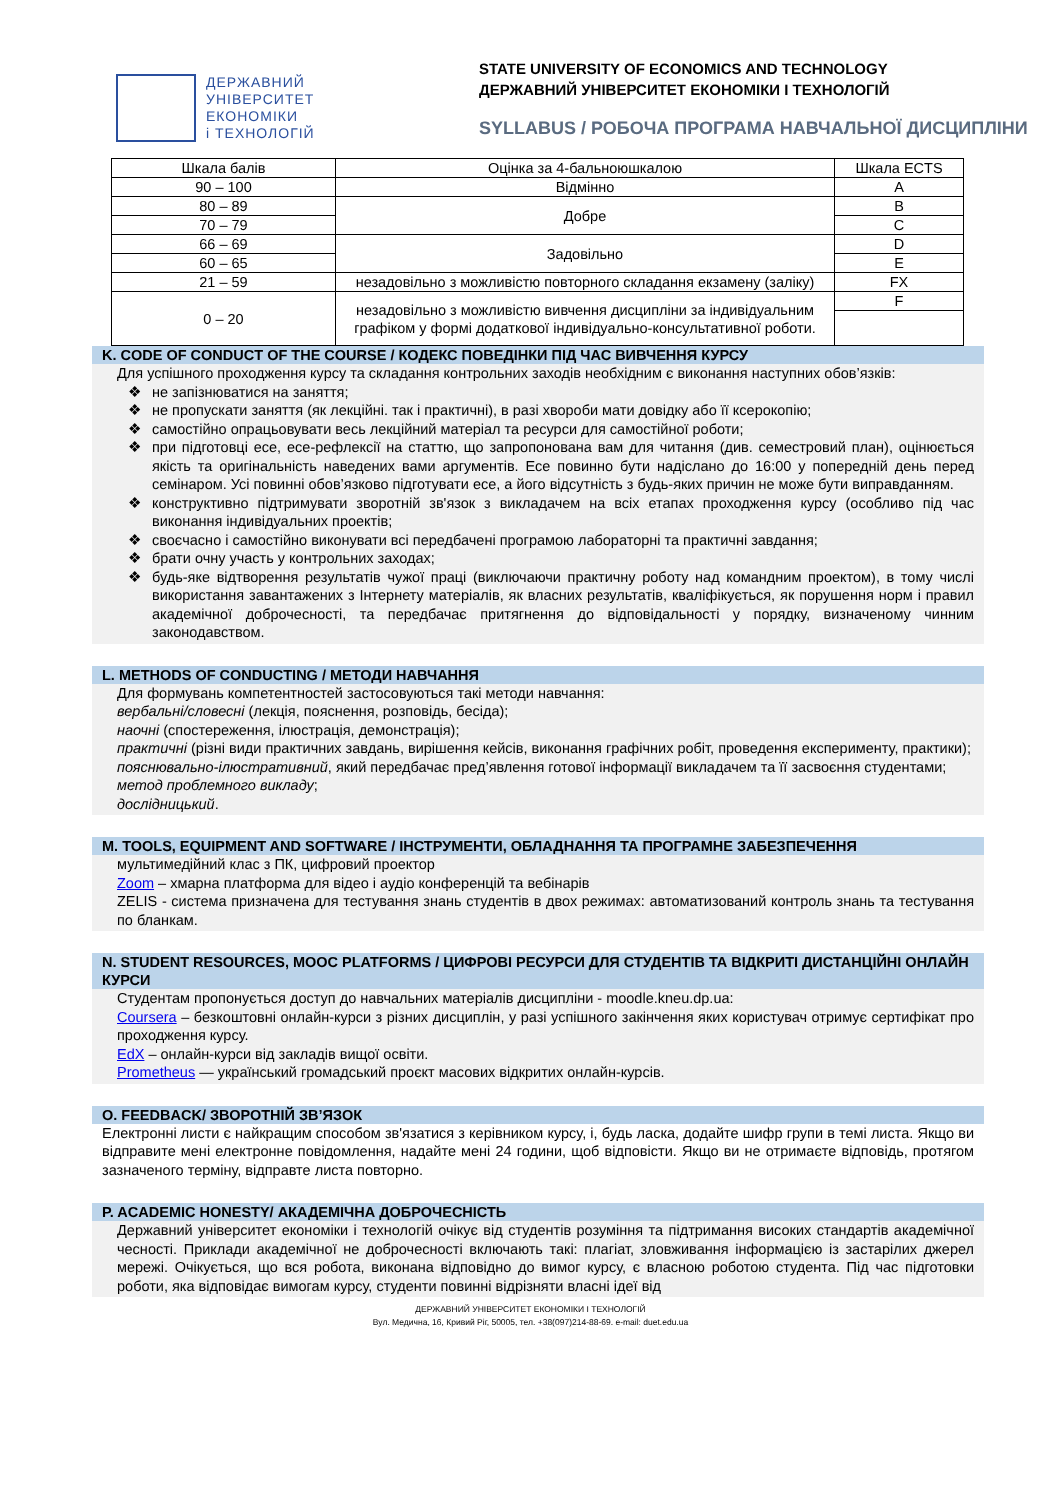ДЕРЖАВНИЙ
УНІВЕРСИТЕТ
ЕКОНОМІКИ
і ТЕХНОЛОГІЙ
STATE UNIVERSITY OF ECONOMICS AND TECHNOLOGY
ДЕРЖАВНИЙ УНІВЕРСИТЕТ ЕКОНОМІКИ І ТЕХНОЛОГІЙ
SYLLABUS / РОБОЧА ПРОГРАМА НАВЧАЛЬНОЇ ДИСЦИПЛІНИ
| Шкала балів | Оцінка за 4-бальноюшкалою | Шкала ECTS |
| 90 – 100 | Відмінно | A |
| 80 – 89 | Добре | B |
| 70 – 79 | | C |
| 66 – 69 | Задовільно | D |
| 60 – 65 | | E |
| 21 – 59 | незадовільно з можливістю повторного складання екзамену (заліку) | FX |
| 0 – 20 | незадовільно з можливістю вивчення дисципліни за індивідуальним графіком у формі додаткової індивідуально-консультативної роботи. | F |
K. CODE OF CONDUCT OF THE COURSE / КОДЕКС ПОВЕДІНКИ ПІД ЧАС ВИВЧЕННЯ КУРСУ
Для успішного проходження курсу та складання контрольних заходів необхідним є виконання наступних обов’язків:
❖ не запізнюватися на заняття;
❖ не пропускати заняття (як лекційні. так і практичні), в разі хвороби мати довідку або її ксерокопію;
❖ самостійно опрацьовувати весь лекційний матеріал та ресурси для самостійної роботи;
❖ при підготовці есе, есе-рефлексії на статтю, що запропонована вам для читання (див. семестровий план), оцінюється якість та оригінальність наведених вами аргументів. Есе повинно бути надіслано до 16:00 у попередній день перед семінаром. Усі повинні обов’язково підготувати есе, а його відсутність з будь-яких причин не може бути виправданням.
❖ конструктивно підтримувати зворотній зв'язок з викладачем на всіх етапах проходження курсу (особливо під час виконання індивідуальних проектів;
❖ своєчасно і самостійно виконувати всі передбачені програмою лабораторні та практичні завдання;
❖ брати очну участь у контрольних заходах;
❖ будь-яке відтворення результатів чужої праці (виключаючи практичну роботу над командним проектом), в тому числі використання завантажених з Інтернету матеріалів, як власних результатів, кваліфікується, як порушення норм і правил академічної доброчесності, та передбачає притягнення до відповідальності у порядку, визначеному чинним законодавством.
L. METHODS OF CONDUCTING / МЕТОДИ НАВЧАННЯ
Для формувань компетентностей застосовуються такі методи навчання:
вербальні/словесні (лекція, пояснення, розповідь, бесіда);
наочні (спостереження, ілюстрація, демонстрація);
практичні (різні види практичних завдань, вирішення кейсів, виконання графічних робіт, проведення експерименту, практики);
пояснювально-ілюстративний, який передбачає пред’явлення готової інформації викладачем та її засвоєння студентами;
метод проблемного викладу;
дослідницький.
M. TOOLS, EQUIPMENT AND SOFTWARE / ІНСТРУМЕНТИ, ОБЛАДНАННЯ ТА ПРОГРАМНЕ ЗАБЕЗПЕЧЕННЯ
мультимедійний клас з ПК, цифровий проектор
Zoom – хмарна платформа для відео і аудіо конференцій та вебінарів
ZELIS - система призначена для тестування знань студентів в двох режимах: автоматизований контроль знань та тестування по бланкам.
N. STUDENT RESOURCES, MOOC PLATFORMS / ЦИФРОВІ РЕСУРСИ ДЛЯ СТУДЕНТІВ ТА ВІДКРИТІ ДИСТАНЦІЙНІ ОНЛАЙН КУРСИ
Студентам пропонується доступ до навчальних матеріалів дисципліни - moodle.kneu.dp.ua:
Coursera – безкоштовні онлайн-курси з різних дисциплін, у разі успішного закінчення яких користувач отримує сертифікат про проходження курсу.
EdX – онлайн-курси від закладів вищої освіти.
Prometheus — український громадський проєкт масових відкритих онлайн-курсів.
O. FEEDBACK/ ЗВОРОТНІЙ ЗВ’ЯЗОК
Електронні листи є найкращим способом зв'язатися з керівником курсу, і, будь ласка, додайте шифр групи в темі листа. Якщо ви відправите мені електронне повідомлення, надайте мені 24 години, щоб відповісти. Якщо ви не отримаєте відповідь, протягом зазначеного терміну, відправте листа повторно.
P. ACADEMIC HONESTY/ АКАДЕМІЧНА ДОБРОЧЕСНІСТЬ
Державний університет економіки і технологій очікує від студентів розуміння та підтримання високих стандартів академічної чесності. Приклади академічної не доброчесності включають такі: плагіат, зловживання інформацією із застарілих джерел мережі. Очікується, що вся робота, виконана відповідно до вимог курсу, є власною роботою студента. Під час підготовки роботи, яка відповідає вимогам курсу, студенти повинні відрізняти власні ідеї від
ДЕРЖАВНИЙ УНІВЕРСИТЕТ ЕКОНОМІКИ І ТЕХНОЛОГІЙ
Вул. Медична, 16, Кривий Ріг, 50005, тел. +38(097)214-88-69. e-mail: duet.edu.ua